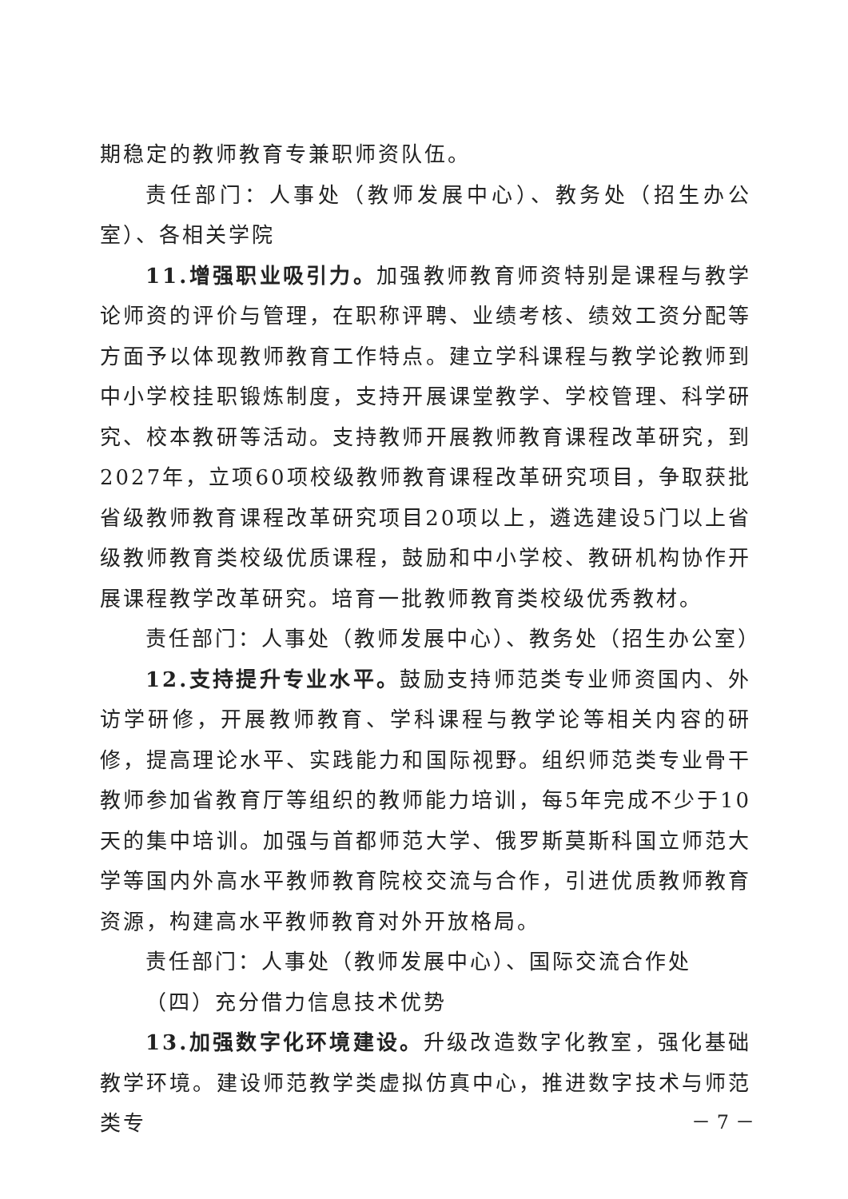期稳定的教师教育专兼职师资队伍。
责任部门：人事处（教师发展中心）、教务处（招生办公室）、各相关学院
11.增强职业吸引力。加强教师教育师资特别是课程与教学论师资的评价与管理，在职称评聘、业绩考核、绩效工资分配等方面予以体现教师教育工作特点。建立学科课程与教学论教师到中小学校挂职锻炼制度，支持开展课堂教学、学校管理、科学研究、校本教研等活动。支持教师开展教师教育课程改革研究，到2027年，立项60项校级教师教育课程改革研究项目，争取获批省级教师教育课程改革研究项目20项以上，遴选建设5门以上省级教师教育类校级优质课程，鼓励和中小学校、教研机构协作开展课程教学改革研究。培育一批教师教育类校级优秀教材。
责任部门：人事处（教师发展中心）、教务处（招生办公室）
12.支持提升专业水平。鼓励支持师范类专业师资国内、外访学研修，开展教师教育、学科课程与教学论等相关内容的研修，提高理论水平、实践能力和国际视野。组织师范类专业骨干教师参加省教育厅等组织的教师能力培训，每5年完成不少于10天的集中培训。加强与首都师范大学、俄罗斯莫斯科国立师范大学等国内外高水平教师教育院校交流与合作，引进优质教师教育资源，构建高水平教师教育对外开放格局。
责任部门：人事处（教师发展中心）、国际交流合作处
（四）充分借力信息技术优势
13.加强数字化环境建设。升级改造数字化教室，强化基础教学环境。建设师范教学类虚拟仿真中心，推进数字技术与师范类专
－ 7 －